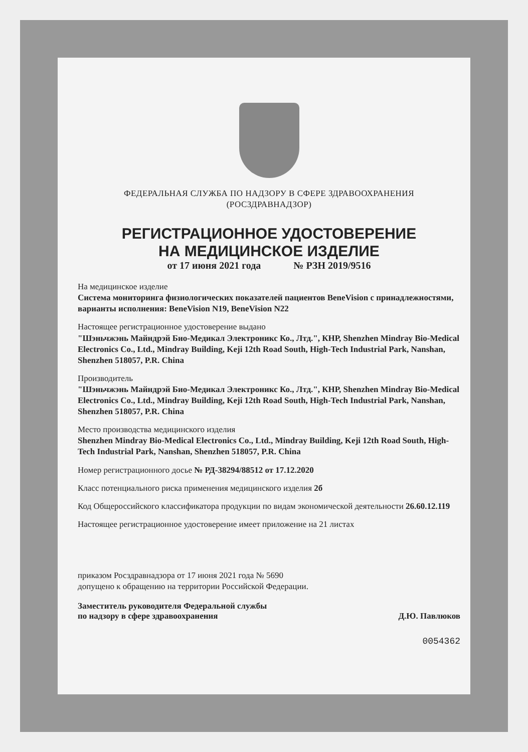ФЕДЕРАЛЬНАЯ СЛУЖБА ПО НАДЗОРУ В СФЕРЕ ЗДРАВООХРАНЕНИЯ
(РОСЗДРАВНАДЗОР)
РЕГИСТРАЦИОННОЕ УДОСТОВЕРЕНИЕ
НА МЕДИЦИНСКОЕ ИЗДЕЛИЕ
от 17 июня 2021 года № РЗН 2019/9516
На медицинское изделие
Система мониторинга физиологических показателей пациентов BeneVision с принадлежностями, варианты исполнения: BeneVision N19, BeneVision N22
Настоящее регистрационное удостоверение выдано
"Шэньчжэнь Майндрэй Био-Медикал Электроникс Ко., Лтд.", КНР, Shenzhen Mindray Bio-Medical Electronics Co., Ltd., Mindray Building, Keji 12th Road South, High-Tech Industrial Park, Nanshan, Shenzhen 518057, P.R. China
Производитель
"Шэньчжэнь Майндрэй Био-Медикал Электроникс Ко., Лтд.", КНР, Shenzhen Mindray Bio-Medical Electronics Co., Ltd., Mindray Building, Keji 12th Road South, High-Tech Industrial Park, Nanshan, Shenzhen 518057, P.R. China
Место производства медицинского изделия
Shenzhen Mindray Bio-Medical Electronics Co., Ltd., Mindray Building, Keji 12th Road South, High-Tech Industrial Park, Nanshan, Shenzhen 518057, P.R. China
Номер регистрационного досье № РД-38294/88512 от 17.12.2020
Класс потенциального риска применения медицинского изделия 2б
Код Общероссийского классификатора продукции по видам экономической деятельности 26.60.12.119
Настоящее регистрационное удостоверение имеет приложение на 21 листах
приказом Росздравнадзора от 17 июня 2021 года № 5690
допущено к обращению на территории Российской Федерации.
Заместитель руководителя Федеральной службы
по надзору в сфере здравоохранения
Д.Ю. Павлюков
0054362